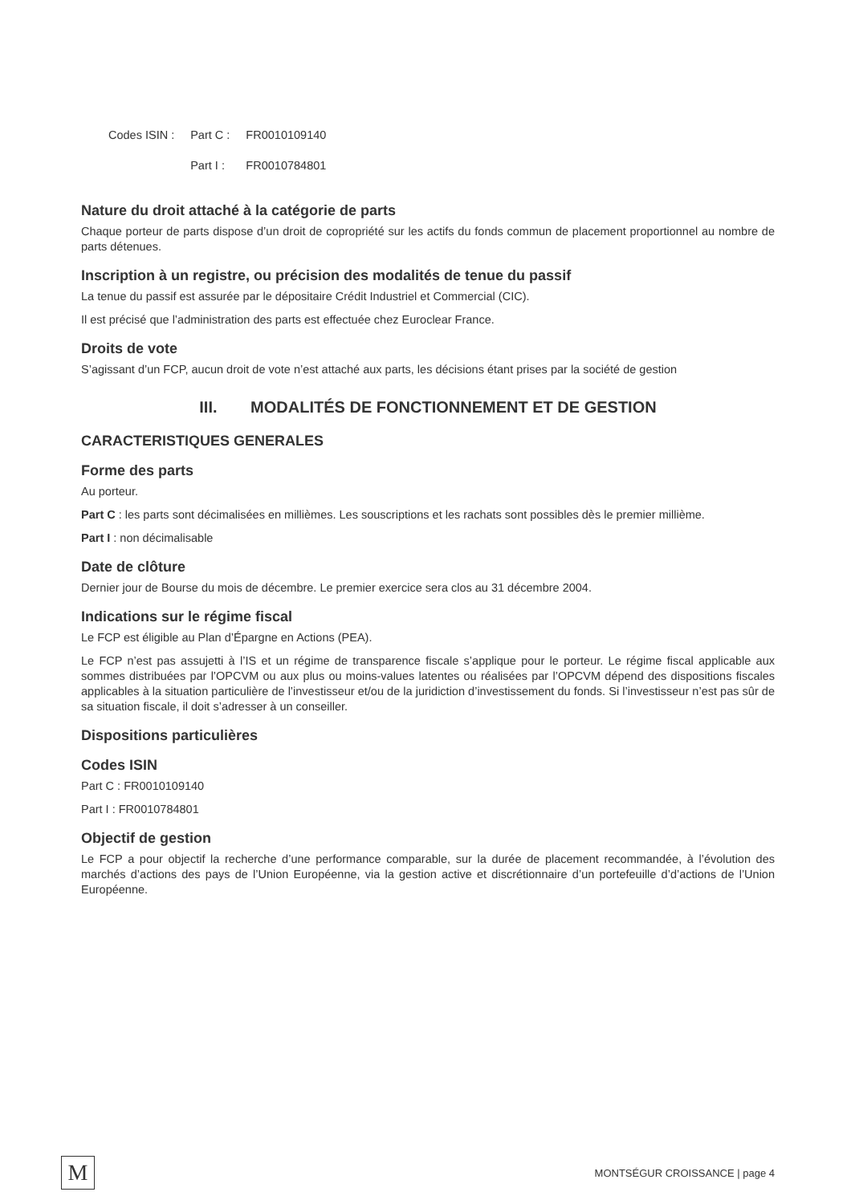| Codes ISIN : | Part C : | FR0010109140 |
| | Part I : | FR0010784801 |
Nature du droit attaché à la catégorie de parts
Chaque porteur de parts dispose d’un droit de copropriété sur les actifs du fonds commun de placement proportionnel au nombre de parts détenues.
Inscription à un registre, ou précision des modalités de tenue du passif
La tenue du passif est assurée par le dépositaire Crédit Industriel et Commercial (CIC).
Il est précisé que l’administration des parts est effectuée chez Euroclear France.
Droits de vote
S’agissant d’un FCP, aucun droit de vote n’est attaché aux parts, les décisions étant prises par la société de gestion
III. MODALITÉS DE FONCTIONNEMENT ET DE GESTION
CARACTERISTIQUES GENERALES
Forme des parts
Au porteur.
Part C : les parts sont décimalisées en millièmes. Les souscriptions et les rachats sont possibles dès le premier millième.
Part I : non décimalisable
Date de clôture
Dernier jour de Bourse du mois de décembre. Le premier exercice sera clos au 31 décembre 2004.
Indications sur le régime fiscal
Le FCP est éligible au Plan d’Épargne en Actions (PEA).
Le FCP n’est pas assujetti à l’IS et un régime de transparence fiscale s’applique pour le porteur. Le régime fiscal applicable aux sommes distribuées par l’OPCVM ou aux plus ou moins-values latentes ou réalisées par l’OPCVM dépend des dispositions fiscales applicables à la situation particulière de l’investisseur et/ou de la juridiction d’investissement du fonds. Si l’investisseur n’est pas sûr de sa situation fiscale, il doit s’adresser à un conseiller.
Dispositions particulières
Codes ISIN
Part C : FR0010109140
Part I : FR0010784801
Objectif de gestion
Le FCP a pour objectif la recherche d’une performance comparable, sur la durée de placement recommandée, à l’évolution des marchés d’actions des pays de l’Union Européenne, via la gestion active et discrétionnaire d’un portefeuille d’d’actions de l’Union Européenne.
M
MONTSÉGUR CROISSANCE | page 4